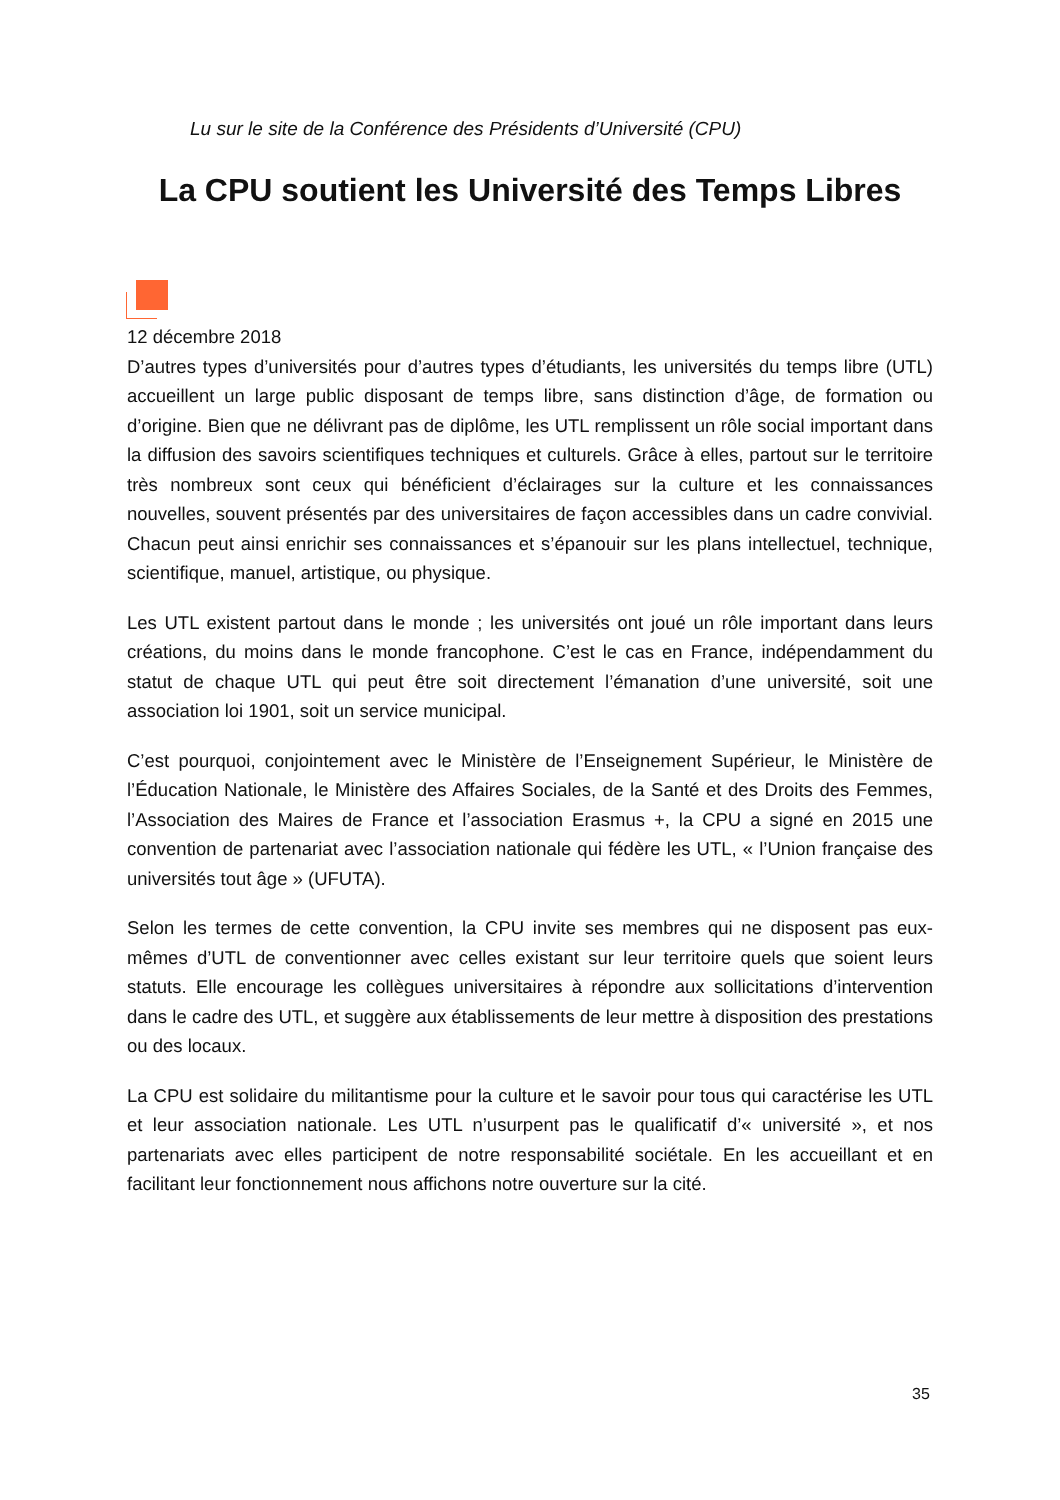Lu sur le site de la Conférence des Présidents d’Université (CPU)
La CPU soutient les Université des Temps Libres
12 décembre 2018
D’autres types d’universités pour d’autres types d’étudiants, les universités du temps libre (UTL) accueillent un large public disposant de temps libre, sans distinction d’âge, de formation ou d’origine. Bien que ne délivrant pas de diplôme, les UTL remplissent un rôle social important dans la diffusion des savoirs scientifiques techniques et culturels. Grâce à elles, partout sur le territoire très nombreux sont ceux qui bénéficient d’éclairages sur la culture et les connaissances nouvelles, souvent présentés par des universitaires de façon accessibles dans un cadre convivial. Chacun peut ainsi enrichir ses connaissances et s’épanouir sur les plans intellectuel, technique, scientifique, manuel, artistique, ou physique.
Les UTL existent partout dans le monde ; les universités ont joué un rôle important dans leurs créations, du moins dans le monde francophone. C’est le cas en France, indépendamment du statut de chaque UTL qui peut être soit directement l’émanation d’une université, soit une association loi 1901, soit un service municipal.
C’est pourquoi, conjointement avec le Ministère de l’Enseignement Supérieur, le Ministère de l’Éducation Nationale, le Ministère des Affaires Sociales, de la Santé et des Droits des Femmes, l’Association des Maires de France et l’association Erasmus +, la CPU a signé en 2015 une convention de partenariat avec l’association nationale qui fédère les UTL, « l’Union française des universités tout âge » (UFUTA).
Selon les termes de cette convention, la CPU invite ses membres qui ne disposent pas eux-mêmes d’UTL de conventionner avec celles existant sur leur territoire quels que soient leurs statuts. Elle encourage les collègues universitaires à répondre aux sollicitations d’intervention dans le cadre des UTL, et suggère aux établissements de leur mettre à disposition des prestations ou des locaux.
La CPU est solidaire du militantisme pour la culture et le savoir pour tous qui caractérise les UTL et leur association nationale. Les UTL n’usurpent pas le qualificatif d’« université », et nos partenariats avec elles participent de notre responsabilité sociétale. En les accueillant et en facilitant leur fonctionnement nous affichons notre ouverture sur la cité.
35